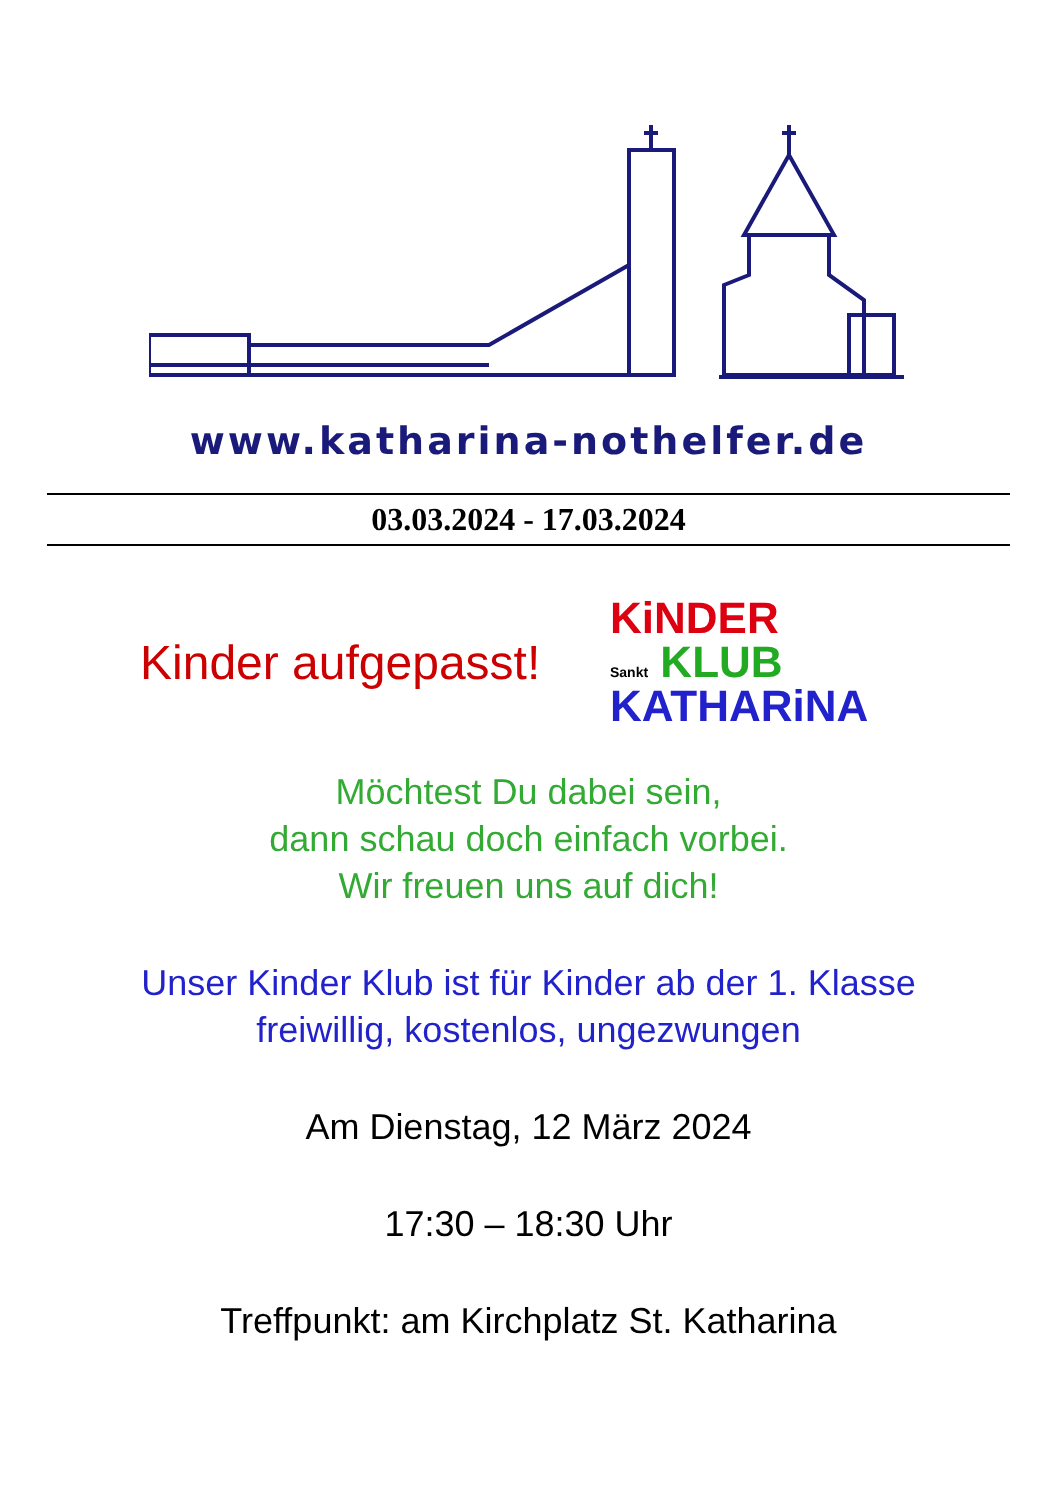www.katharina-nothelfer.de
03.03.2024 - 17.03.2024
Kinder aufgepasst!
KiNDER
Sankt KLUB
KATHARiNA
Möchtest Du dabei sein,
dann schau doch einfach vorbei.
Wir freuen uns auf dich!
Unser Kinder Klub ist für Kinder ab der 1. Klasse
freiwillig, kostenlos, ungezwungen
Am Dienstag, 12 März 2024
17:30 – 18:30 Uhr
Treffpunkt: am Kirchplatz St. Katharina